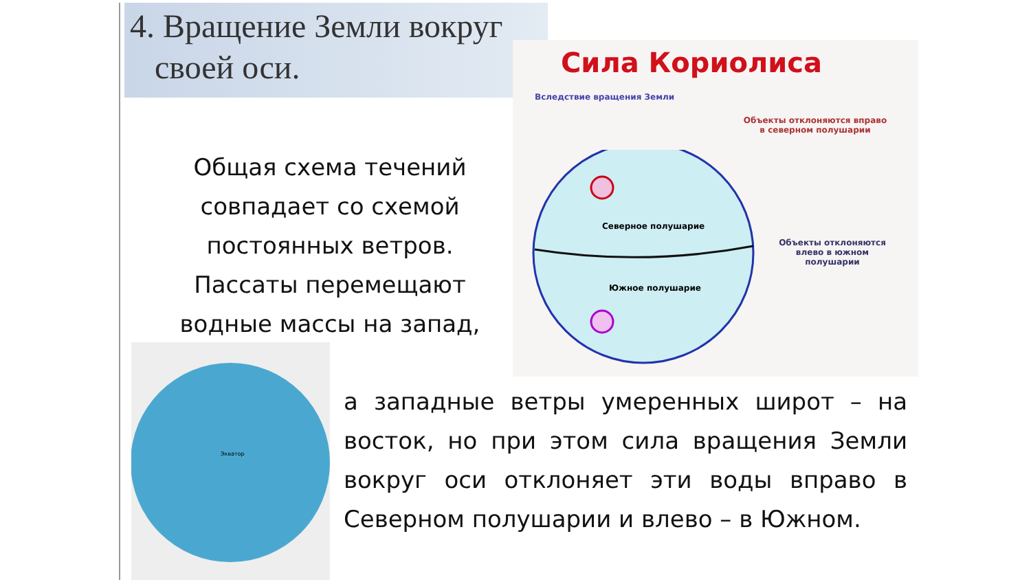4. Вращение Земли вокруг
своей оси.
Сила Кориолиса
Вследствие вращения Земли
Объекты отклоняются вправо
в северном полушарии
Северное полушарие
Южное полушарие
Объекты отклоняются
влево в южном
полушарии
Общая схема течений совпадает со схемой постоянных ветров. Пассаты перемещают водные массы на запад,
Экватор
а западные ветры умеренных широт – на восток, но при этом сила вращения Земли вокруг оси отклоняет эти воды вправо в Северном полушарии и влево – в Южном.